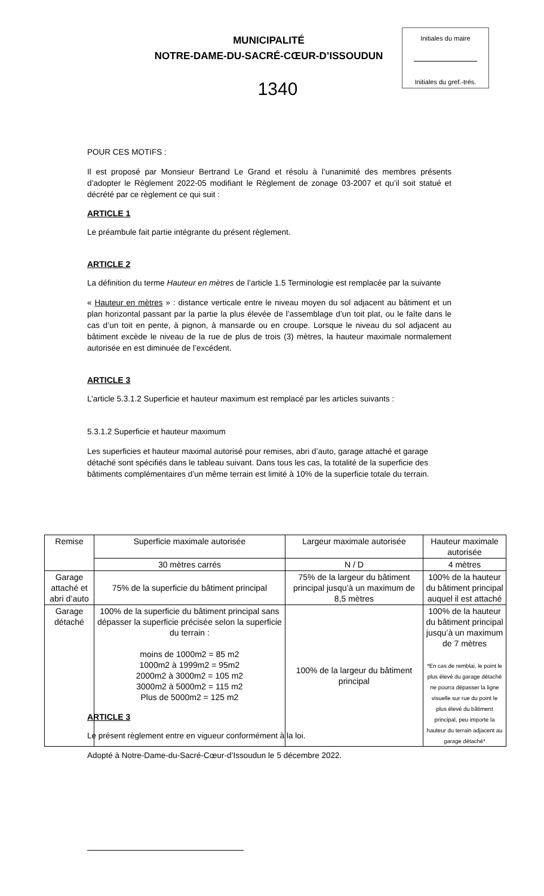MUNICIPALITÉ
NOTRE-DAME-DU-SACRÉ-CŒUR-D’ISSOUDUN
Initiales du maire
Initiales du gref.-trés.
1340
POUR CES MOTIFS :
Il est proposé par Monsieur Bertrand Le Grand et résolu à l’unanimité des membres présents d’adopter le Règlement 2022-05 modifiant le Règlement de zonage 03-2007 et qu’il soit statué et décrété par ce règlement ce qui suit :
ARTICLE 1
Le préambule fait partie intégrante du présent règlement.
ARTICLE 2
La définition du terme Hauteur en mètres de l’article 1.5 Terminologie est remplacée par la suivante
« Hauteur en mètres » : distance verticale entre le niveau moyen du sol adjacent au bâtiment et un plan horizontal passant par la partie la plus élevée de l’assemblage d’un toit plat, ou le faîte dans le cas d’un toit en pente, à pignon, à mansarde ou en croupe. Lorsque le niveau du sol adjacent au bâtiment excède le niveau de la rue de plus de trois (3) mètres, la hauteur maximale normalement autorisée en est diminuée de l’excédent.
ARTICLE 3
L’article 5.3.1.2 Superficie et hauteur maximum est remplacé par les articles suivants :
5.3.1.2 Superficie et hauteur maximum
Les superficies et hauteur maximal autorisé pour remises, abri d’auto, garage attaché et garage détaché sont spécifiés dans le tableau suivant. Dans tous les cas, la totalité de la superficie des bâtiments complémentaires d’un même terrain est limité à 10% de la superficie totale du terrain.
| Remise | Superficie maximale autorisée | Largeur maximale autorisée | Hauteur maximale autorisée |
| | 30 mètres carrés | N / D | 4 mètres |
| Garage attaché et abri d’auto | 75% de la superficie du bâtiment principal | 75% de la largeur du bâtiment principal jusqu’à un maximum de 8,5 mètres | 100% de la hauteur du bâtiment principal auquel il est attaché |
| Garage détaché | 100% de la superficie du bâtiment principal sans dépasser la superficie précisée selon la superficie du terrain : moins de 1000m2 = 85 m2 1000m2 à 1999m2 = 95m2 2000m2 à 3000m2 = 105 m2 3000m2 à 5000m2 = 115 m2 Plus de 5000m2 = 125 m2 | 100% de la largeur du bâtiment principal | 100% de la hauteur du bâtiment principal jusqu’à un maximum de 7 mètres *En cas de remblai, le point le plus élevé du garage détaché ne pourra dépasser la ligne visuelle sur rue du point le plus élevé du bâtiment principal, peu importe la hauteur du terrain adjacent au garage détaché* |
ARTICLE 3
Le présent règlement entre en vigueur conformément à la loi.
Adopté à Notre-Dame-du-Sacré-Cœur-d’Issoudun le 5 décembre 2022.